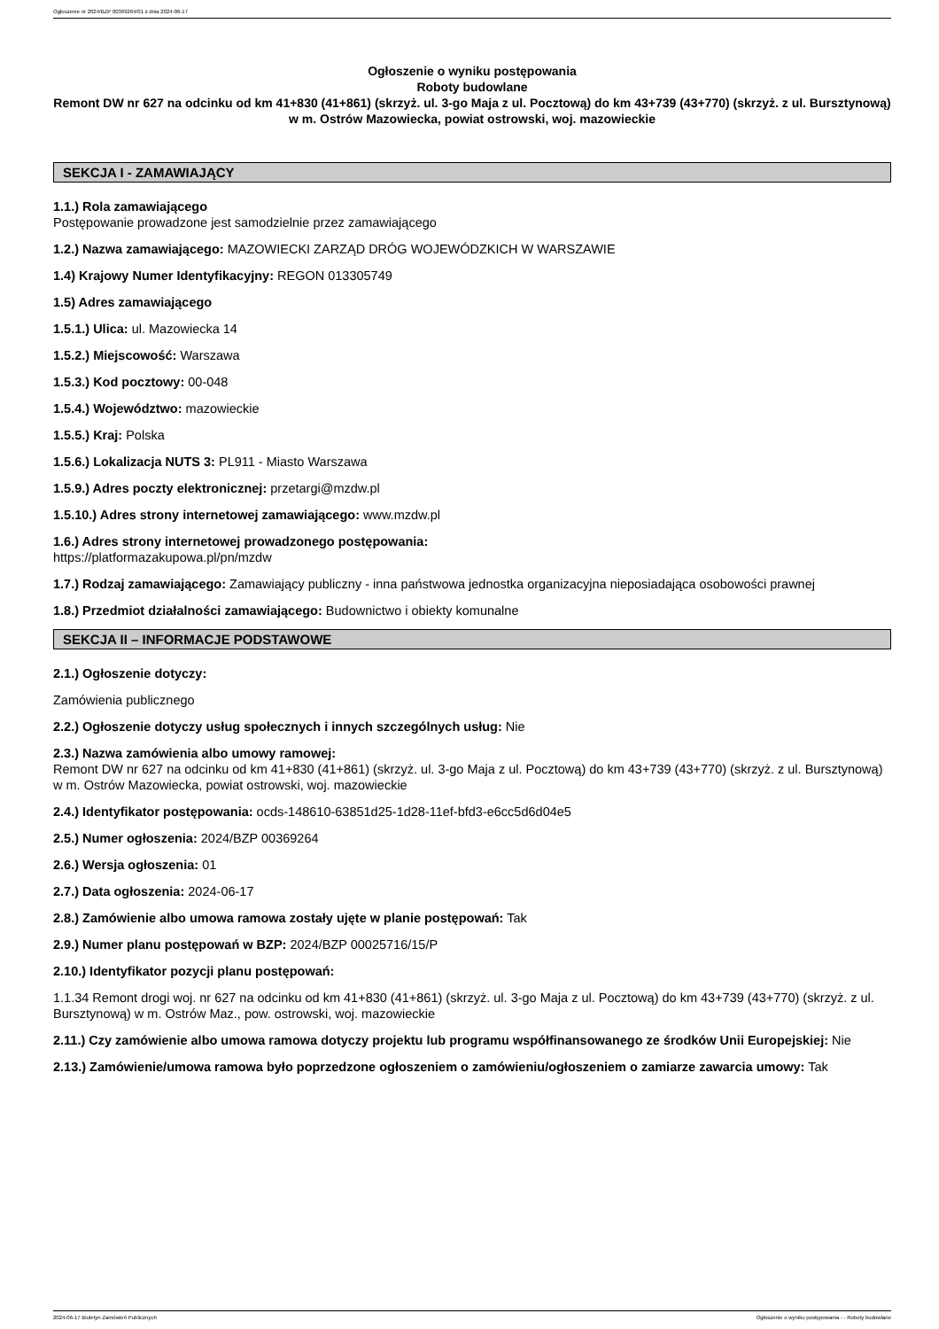Ogłoszenie nr 2024/BZP 00369264/01 z dnia 2024-06-17
Ogłoszenie o wyniku postępowania
Roboty budowlane
Remont DW nr 627 na odcinku od km 41+830 (41+861) (skrzyż. ul. 3-go Maja z ul. Pocztową) do km 43+739 (43+770) (skrzyż. z ul. Bursztynową) w m. Ostrów Mazowiecka, powiat ostrowski, woj. mazowieckie
SEKCJA I - ZAMAWIAJĄCY
1.1.) Rola zamawiającego
Postępowanie prowadzone jest samodzielnie przez zamawiającego
1.2.) Nazwa zamawiającego: MAZOWIECKI ZARZĄD DRÓG WOJEWÓDZKICH W WARSZAWIE
1.4) Krajowy Numer Identyfikacyjny: REGON 013305749
1.5) Adres zamawiającego
1.5.1.) Ulica: ul. Mazowiecka 14
1.5.2.) Miejscowość: Warszawa
1.5.3.) Kod pocztowy: 00-048
1.5.4.) Województwo: mazowieckie
1.5.5.) Kraj: Polska
1.5.6.) Lokalizacja NUTS 3: PL911 - Miasto Warszawa
1.5.9.) Adres poczty elektronicznej: przetargi@mzdw.pl
1.5.10.) Adres strony internetowej zamawiającego: www.mzdw.pl
1.6.) Adres strony internetowej prowadzonego postępowania:
https://platformazakupowa.pl/pn/mzdw
1.7.) Rodzaj zamawiającego: Zamawiający publiczny - inna państwowa jednostka organizacyjna nieposiadająca osobowości prawnej
1.8.) Przedmiot działalności zamawiającego: Budownictwo i obiekty komunalne
SEKCJA II – INFORMACJE PODSTAWOWE
2.1.) Ogłoszenie dotyczy:
Zamówienia publicznego
2.2.) Ogłoszenie dotyczy usług społecznych i innych szczególnych usług: Nie
2.3.) Nazwa zamówienia albo umowy ramowej:
Remont DW nr 627 na odcinku od km 41+830 (41+861) (skrzyż. ul. 3-go Maja z ul. Pocztową) do km 43+739 (43+770) (skrzyż. z ul. Bursztynową) w m. Ostrów Mazowiecka, powiat ostrowski, woj. mazowieckie
2.4.) Identyfikator postępowania: ocds-148610-63851d25-1d28-11ef-bfd3-e6cc5d6d04e5
2.5.) Numer ogłoszenia: 2024/BZP 00369264
2.6.) Wersja ogłoszenia: 01
2.7.) Data ogłoszenia: 2024-06-17
2.8.) Zamówienie albo umowa ramowa zostały ujęte w planie postępowań: Tak
2.9.) Numer planu postępowań w BZP: 2024/BZP 00025716/15/P
2.10.) Identyfikator pozycji planu postępowań:
1.1.34 Remont drogi woj. nr 627 na odcinku od km 41+830 (41+861) (skrzyż. ul. 3-go Maja z ul. Pocztową) do km 43+739 (43+770) (skrzyż. z ul. Bursztynową) w m. Ostrów Maz., pow. ostrowski, woj. mazowieckie
2.11.) Czy zamówienie albo umowa ramowa dotyczy projektu lub programu współfinansowanego ze środków Unii Europejskiej: Nie
2.13.) Zamówienie/umowa ramowa było poprzedzone ogłoszeniem o zamówieniu/ogłoszeniem o zamiarze zawarcia umowy: Tak
2024-06-17 Biuletyn Zamówień Publicznych Ogłoszenie o wyniku postępowania - - Roboty budowlane